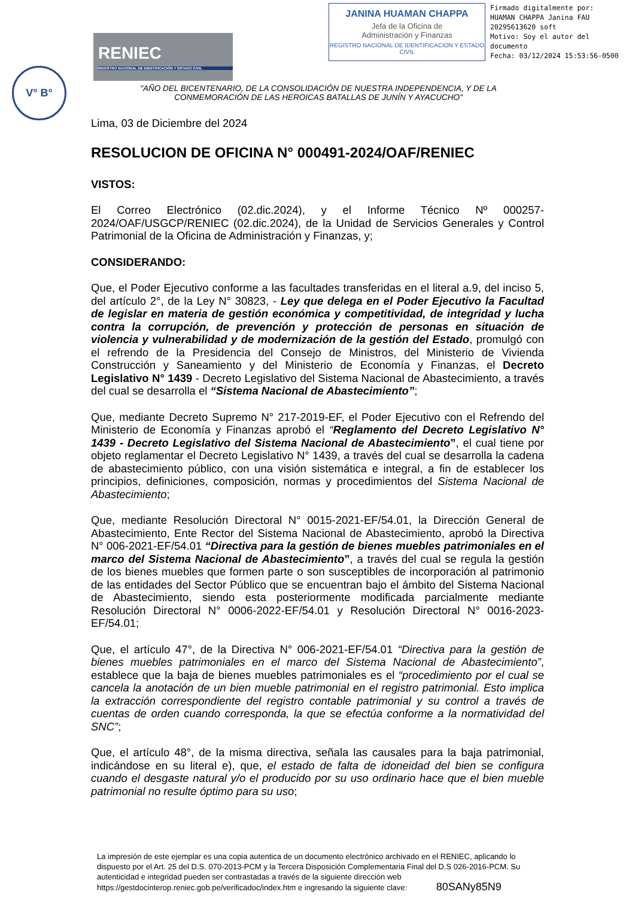V° B°
RENIEC
REGISTRO NACIONAL DE IDENTIFICACIÓN Y ESTADO CIVIL
JANINA HUAMAN CHAPPA
Jefa de la Oficina de
Administración y Finanzas
REGISTRO NACIONAL DE IDENTIFICACION Y ESTADO CIVIL
Firmado digitalmente por:
HUAMAN CHAPPA Janina FAU
20295613620 soft
Motivo: Soy el autor del
documento
Fecha: 03/12/2024 15:53:56-0500
"AÑO DEL BICENTENARIO, DE LA CONSOLIDACIÓN DE NUESTRA INDEPENDENCIA, Y DE LA CONMEMORACIÓN DE LAS HEROICAS BATALLAS DE JUNÍN Y AYACUCHO"
Lima, 03 de Diciembre del 2024
RESOLUCION DE OFICINA N° 000491-2024/OAF/RENIEC
VISTOS:
El Correo Electrónico (02.dic.2024), y el Informe Técnico Nº 000257-2024/OAF/USGCP/RENIEC (02.dic.2024), de la Unidad de Servicios Generales y Control Patrimonial de la Oficina de Administración y Finanzas, y;
CONSIDERANDO:
Que, el Poder Ejecutivo conforme a las facultades transferidas en el literal a.9, del inciso 5, del artículo 2°, de la Ley N° 30823, - Ley que delega en el Poder Ejecutivo la Facultad de legislar en materia de gestión económica y competitividad, de integridad y lucha contra la corrupción, de prevención y protección de personas en situación de violencia y vulnerabilidad y de modernización de la gestión del Estado, promulgó con el refrendo de la Presidencia del Consejo de Ministros, del Ministerio de Vivienda Construcción y Saneamiento y del Ministerio de Economía y Finanzas, el Decreto Legislativo N° 1439 - Decreto Legislativo del Sistema Nacional de Abastecimiento, a través del cual se desarrolla el “Sistema Nacional de Abastecimiento”;
Que, mediante Decreto Supremo N° 217-2019-EF, el Poder Ejecutivo con el Refrendo del Ministerio de Economía y Finanzas aprobó el “Reglamento del Decreto Legislativo N° 1439 - Decreto Legislativo del Sistema Nacional de Abastecimiento”, el cual tiene por objeto reglamentar el Decreto Legislativo N° 1439, a través del cual se desarrolla la cadena de abastecimiento público, con una visión sistemática e integral, a fin de establecer los principios, definiciones, composición, normas y procedimientos del Sistema Nacional de Abastecimiento;
Que, mediante Resolución Directoral N° 0015-2021-EF/54.01, la Dirección General de Abastecimiento, Ente Rector del Sistema Nacional de Abastecimiento, aprobó la Directiva N° 006-2021-EF/54.01 “Directiva para la gestión de bienes muebles patrimoniales en el marco del Sistema Nacional de Abastecimiento”, a través del cual se regula la gestión de los bienes muebles que formen parte o son susceptibles de incorporación al patrimonio de las entidades del Sector Público que se encuentran bajo el ámbito del Sistema Nacional de Abastecimiento, siendo esta posteriormente modificada parcialmente mediante Resolución Directoral N° 0006-2022-EF/54.01 y Resolución Directoral N° 0016-2023-EF/54.01;
Que, el artículo 47°, de la Directiva N° 006-2021-EF/54.01 “Directiva para la gestión de bienes muebles patrimoniales en el marco del Sistema Nacional de Abastecimiento”, establece que la baja de bienes muebles patrimoniales es el “procedimiento por el cual se cancela la anotación de un bien mueble patrimonial en el registro patrimonial. Esto implica la extracción correspondiente del registro contable patrimonial y su control a través de cuentas de orden cuando corresponda, la que se efectúa conforme a la normatividad del SNC”;
Que, el artículo 48°, de la misma directiva, señala las causales para la baja patrimonial, indicándose en su literal e), que, el estado de falta de idoneidad del bien se configura cuando el desgaste natural y/o el producido por su uso ordinario hace que el bien mueble patrimonial no resulte óptimo para su uso;
La impresión de este ejemplar es una copia autentica de un documento electrónico archivado en el RENIEC, aplicando lo dispuesto por el Art. 25 del D.S. 070-2013-PCM y la Tercera Disposición Complementaria Final del D.S 026-2016-PCM. Su autenticidad e integridad pueden ser contrastadas a través de la siguiente dirección web https://gestdocinterop.reniec.gob.pe/verificadoc/index.htm e ingresando la siguiente clave: 80SANy85N9